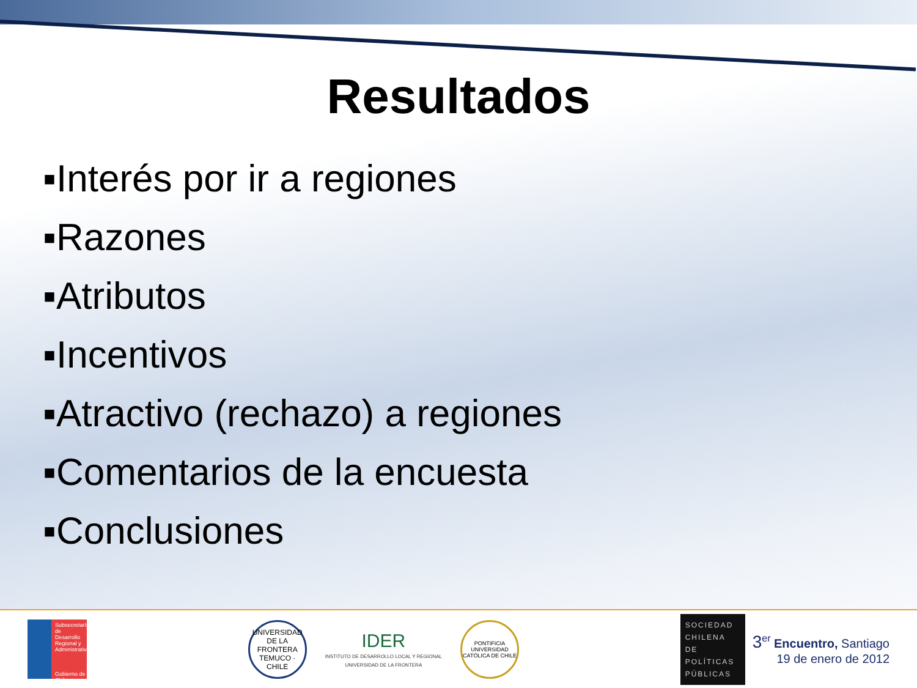Resultados
▪Interés por ir a regiones
▪Razones
▪Atributos
▪Incentivos
▪Atractivo (rechazo) a regiones
▪Comentarios de la encuesta
▪Conclusiones
Subsecretaría de Desarrollo Regional y Administrativo
Gobierno de Chile
UNIVERSIDAD DE LA FRONTERA
TEMUCO · CHILE
IDER
INSTITUTO DE DESARROLLO LOCAL Y REGIONAL
UNIVERSIDAD DE LA FRONTERA
PONTIFICIA UNIVERSIDAD CATÓLICA DE CHILE
SOCIEDAD CHILENA DE POLÍTICAS PÚBLICAS
3<sup>er</sup> Encuentro, Santiago
19 de enero de 2012